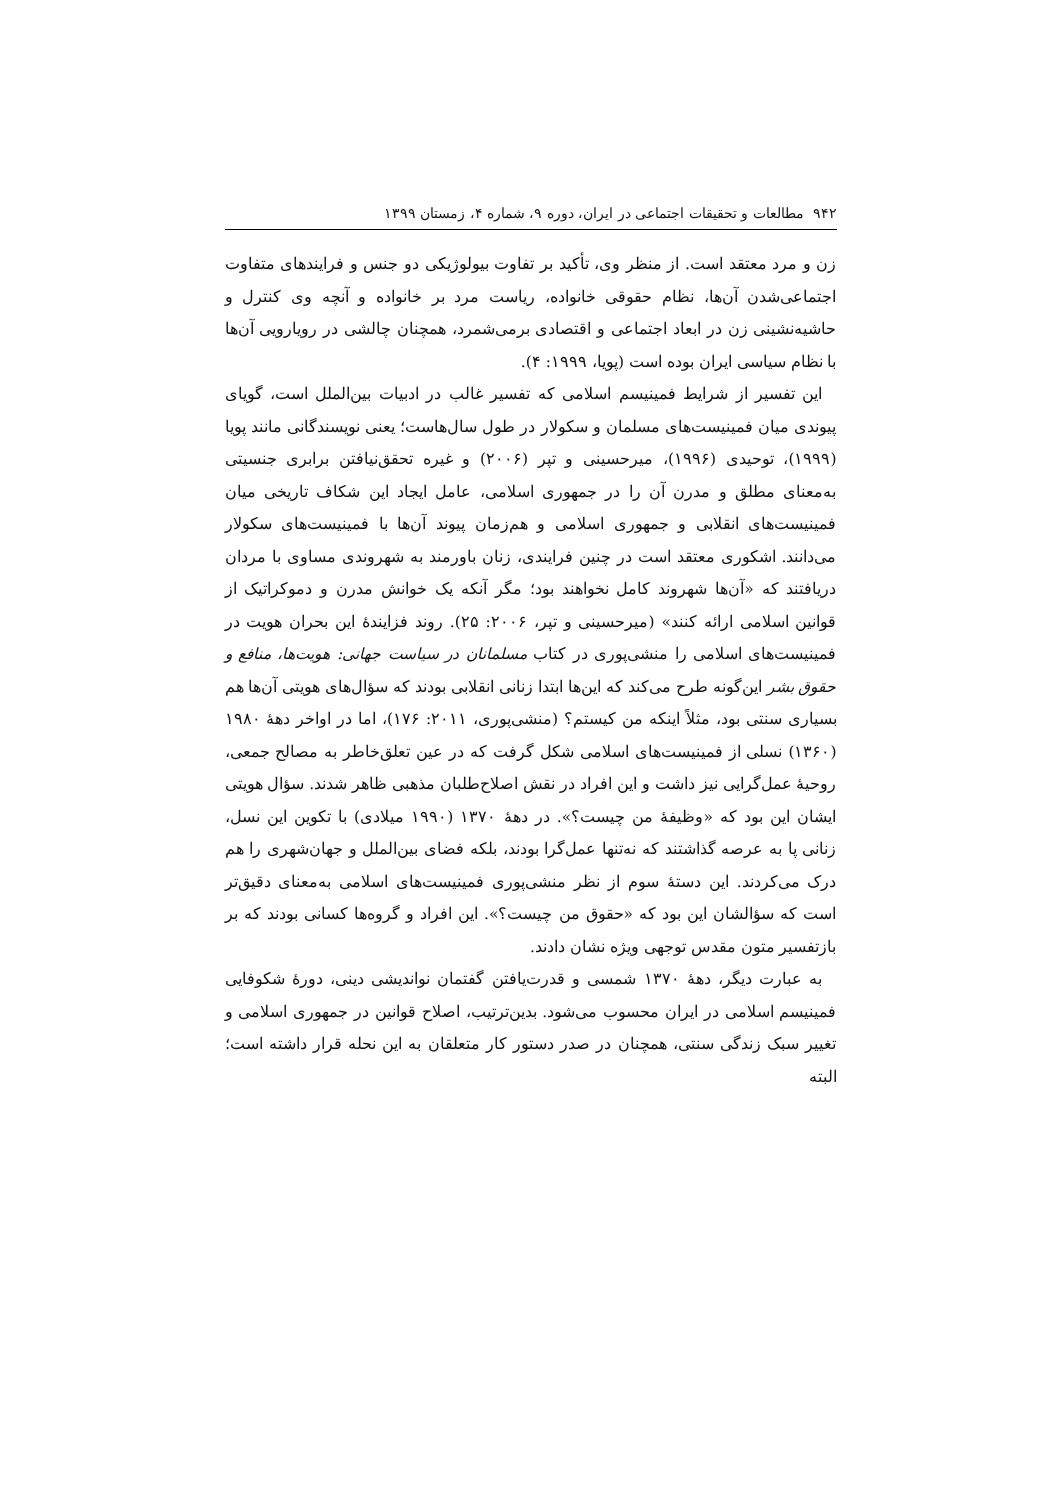۹۴۲ مطالعات و تحقیقات اجتماعی در ایران، دوره ۹، شماره ۴، زمستان ۱۳۹۹
زن و مرد معتقد است. از منظر وی، تأکید بر تفاوت بیولوژیکی دو جنس و فرایندهای متفاوت اجتماعی‌شدن آن‌ها، نظام حقوقی خانواده، ریاست مرد بر خانواده و آنچه وی کنترل و حاشیه‌نشینی زن در ابعاد اجتماعی و اقتصادی برمی‌شمرد، همچنان چالشی در رویارویی آن‌ها با نظام سیاسی ایران بوده است (پویا، ۱۹۹۹: ۴).
این تفسیر از شرایط فمینیسم اسلامی که تفسیر غالب در ادبیات بین‌الملل است، گویای پیوندی میان فمینیست‌های مسلمان و سکولار در طول سال‌هاست؛ یعنی نویسندگانی مانند پویا (۱۹۹۹)، توحیدی (۱۹۹۶)، میرحسینی و تپر (۲۰۰۶) و غیره تحقق‌نیافتن برابری جنسیتی به‌معنای مطلق و مدرن آن را در جمهوری اسلامی، عامل ایجاد این شکاف تاریخی میان فمینیست‌های انقلابی و جمهوری اسلامی و هم‌زمان پیوند آن‌ها با فمینیست‌های سکولار می‌دانند. اشکوری معتقد است در چنین فرایندی، زنان باورمند به شهروندی مساوی با مردان دریافتند که «آن‌ها شهروند کامل نخواهند بود؛ مگر آنکه یک خوانش مدرن و دموکراتیک از قوانین اسلامی ارائه کنند» (میرحسینی و تپر، ۲۰۰۶: ۲۵). روند فزایندهٔ این بحران هویت در فمینیست‌های اسلامی را منشی‌پوری در کتاب مسلمانان در سیاست جهانی: هویت‌ها، منافع و حقوق بشر این‌گونه طرح می‌کند که این‌ها ابتدا زنانی انقلابی بودند که سؤال‌های هویتی آن‌ها هم بسیاری سنتی بود، مثلاً اینکه من کیستم؟ (منشی‌پوری، ۲۰۱۱: ۱۷۶)، اما در اواخر دههٔ ۱۹۸۰ (۱۳۶۰) نسلی از فمینیست‌های اسلامی شکل گرفت که در عین تعلق‌خاطر به مصالح جمعی، روحیهٔ عمل‌گرایی نیز داشت و این افراد در نقش اصلاح‌طلبان مذهبی ظاهر شدند. سؤال هویتی ایشان این بود که «وظیفهٔ من چیست؟». در دههٔ ۱۳۷۰ (۱۹۹۰ میلادی) با تکوین این نسل، زنانی پا به عرصه گذاشتند که نه‌تنها عمل‌گرا بودند، بلکه فضای بین‌الملل و جهان‌شهری را هم درک می‌کردند. این دستهٔ سوم از نظر منشی‌پوری فمینیست‌های اسلامی به‌معنای دقیق‌تر است که سؤالشان این بود که «حقوق من چیست؟». این افراد و گروه‌ها کسانی بودند که بر بازتفسیر متون مقدس توجهی ویژه نشان دادند.
به عبارت دیگر، دههٔ ۱۳۷۰ شمسی و قدرت‌یافتن گفتمان نواندیشی دینی، دورهٔ شکوفایی فمینیسم اسلامی در ایران محسوب می‌شود. بدین‌ترتیب، اصلاح قوانین در جمهوری اسلامی و تغییر سبک زندگی سنتی، همچنان در صدر دستور کار متعلقان به این نحله قرار داشته است؛ البته